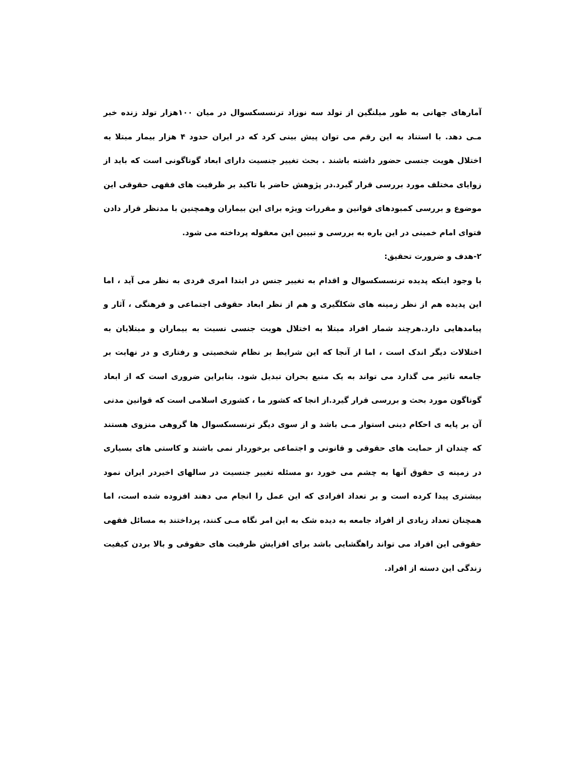آمارهای جهانی به طور میلنگین از تولد سه نوزاد ترنسسکسوال در میان ۱۰۰هزار تولد زنده خبر مـی دهد. با استناد به این رقم می توان پیش بینی کرد که در ایران حدود ۴ هزار بیمار مبتلا به اختلال هویت جنسی حضور داشته باشند . بحث تغییر جنسیت دارای ابعاد گوناگونی است که باید از زوایای مختلف مورد بررسی قرار گیرد.در پژوهش حاضر با تاکید بر ظرفیت های فقهی حقوقی این موضوع و بررسی کمبودهای قوانین و مقررات ویژه برای این بیماران وهمچنین با مدنظر قرار دادن فتوای امام خمینی در این باره به بررسی و تبیین این معقوله پرداخته می شود.
۲-هدف و ضرورت تحقیق:
با وجود اینکه پدیده ترنسسکسوال و اقدام به تغییر جنس در ابتدا امری فردی به نظر می آید ، اما این پدیده هم از نظر زمینه های شکلگیری و هم از نظر ابعاد حقوقی اجتماعی و فرهنگی ، آثار و پیامدهایی دارد.هرچند شمار افراد مبتلا به اختلال هویت جنسی نسبت به بیماران و مبتلایان به اختلالات دیگر اندک است ، اما از آنجا که این شرایط بر نظام شخصیتی و رفتاری و در نهایت بر جامعه تاثیر می گذارد می تواند به یک منبع بحران تبدیل شود. بنابراین ضروری است که از ابعاد گوناگون مورد بحث و بررسی قرار گیرد.از انجا که کشور ما ، کشوری اسلامی است که قوانین مدنی آن بر پایه ی احکام دینی استوار مـی باشد و از سوی دیگر ترنسسکسوال ها گروهی منزوی هستند که چندان از حمایت های حقوقی و قانونی و اجتماعی برخوردار نمی باشند و کاستی های بسیاری در زمینه ی حقوق آنها به چشم می خورد ،و مسئله تغییر جنسیت در سالهای اخیردر ایران نمود بیشتری پیدا کرده است و بر تعداد افرادی که این عمل را انجام می دهند افزوده شده است، اما همچنان تعداد زیادی از افراد جامعه به دیده شک به این امر نگاه مـی کنند، پرداختند به مسائل فقهی حقوقی این افراد می تواند راهگشایی باشد برای افزایش ظرفیت های حقوقی و بالا بردن کیفیت زندگی این دسته از افراد.